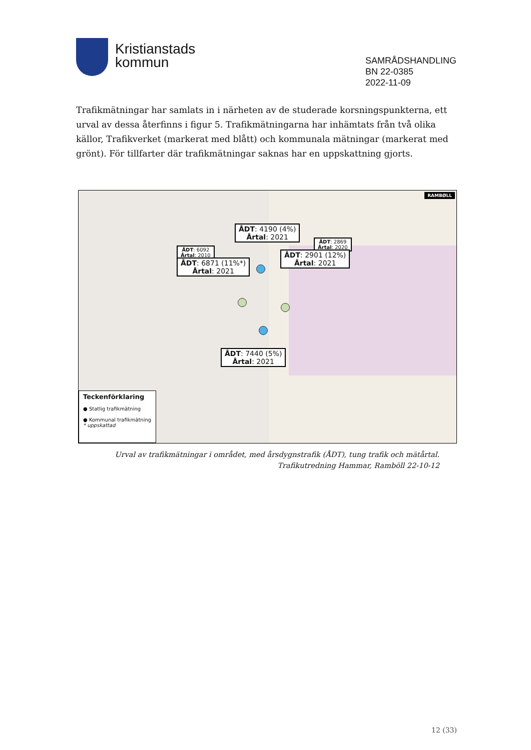Kristianstads
kommun
SAMRÅDSHANDLING
BN 22-0385
2022-11-09
Trafikmätningar har samlats in i närheten av de studerade korsningspunkterna, ett urval av dessa återfinns i figur 5. Trafikmätningarna har inhämtats från två olika källor, Trafikverket (markerat med blått) och kommunala mätningar (markerat med grönt). För tillfarter där trafikmätningar saknas har en uppskattning gjorts.
RAMBØLL
ÅDT: 4190 (4%)
Årtal: 2021
ÅDT: 6092
Årtal: 2010
ÅDT: 6871 (11%*)
Årtal: 2021
ÅDT: 2869
Årtal: 2020
ÅDT: 2901 (12%)
Årtal: 2021
ÅDT: 7440 (5%)
Årtal: 2021
Teckenförklaring
● Statlig trafikmätning
● Kommunal trafikmätning
* uppskattad
Urval av trafikmätningar i området, med årsdygnstrafik (ÅDT), tung trafik och mätårtal.
Trafikutredning Hammar, Ramböll 22-10-12
12 (33)